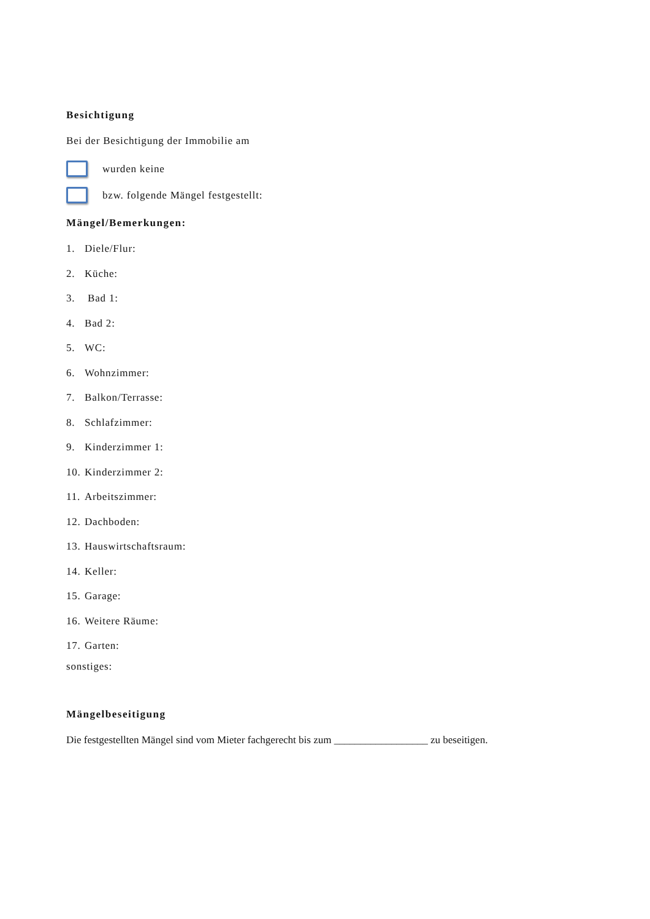Besichtigung
Bei der Besichtigung der Immobilie am
wurden keine
bzw. folgende Mängel festgestellt:
Mängel/Bemerkungen:
1. Diele/Flur:
2. Küche:
3. Bad 1:
4. Bad 2:
5. WC:
6. Wohnzimmer:
7. Balkon/Terrasse:
8. Schlafzimmer:
9. Kinderzimmer 1:
10. Kinderzimmer 2:
11. Arbeitszimmer:
12. Dachboden:
13. Hauswirtschaftsraum:
14. Keller:
15. Garage:
16. Weitere Räume:
17. Garten:
sonstiges:
Mängelbeseitigung
Die festgestellten Mängel sind vom Mieter fachgerecht bis zum __________________ zu beseitigen.